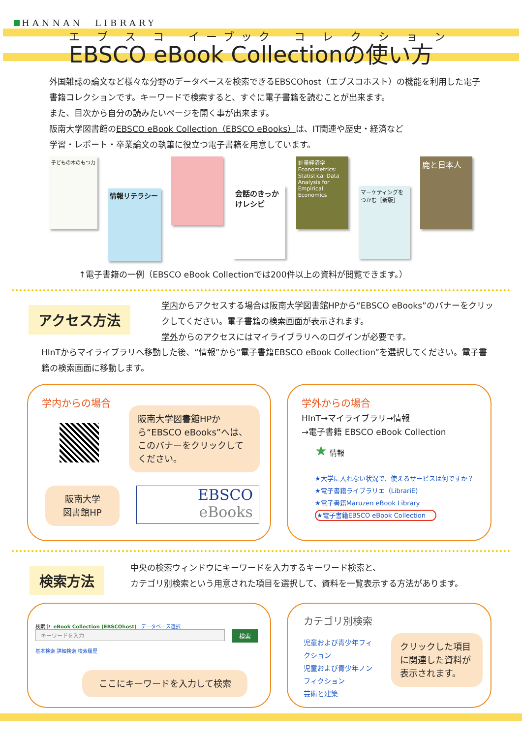HANNAN　LIBRARY
エ ブ ス コ　イーブック　コ レ ク シ ョ ン
EBSCO eBook Collectionの使い方
外国雑誌の論文など様々な分野のデータベースを検索できるEBSCOhost（エブスコホスト）の機能を利用した電子書籍コレクションです。キーワードで検索すると、すぐに電子書籍を読むことが出来ます。
また、目次から自分の読みたいページを開く事が出来ます。
阪南大学図書館のEBSCO eBook Collection（EBSCO eBooks）は、IT関連や歴史・経済など
学習・レポート・卒業論文の執筆に役立つ電子書籍を用意しています。
子どもの木のもつ力
情報リテラシー
会話のきっかけレシピ
計量経済学 Econometrics: Statistical Data Analysis for Empirical Economics
マーケティングをつかむ［新版］
鹿と日本人
↑電子書籍の一例（EBSCO eBook Collectionでは200件以上の資料が閲覧できます。）
アクセス方法
学内からアクセスする場合は阪南大学図書館HPから“EBSCO eBooks”のバナーをクリックしてください。電子書籍の検索画面が表示されます。
学外からのアクセスにはマイライブラリへのログインが必要です。
HInTからマイライブラリへ移動した後、“情報”から“電子書籍EBSCO eBook Collection”を選択してください。電子書籍の検索画面に移動します。
学内からの場合
阪南大学図書館HPから“EBSCO eBooks”へは、このバナーをクリックしてください。
阪南大学
図書館HP
EBSCO
eBooks
学外からの場合
HInT→マイライブラリ→情報
→電子書籍 EBSCO eBook Collection
★ 情報
★大学に入れない状況で、使えるサービスは何ですか？
★電子書籍ライブラリエ（LibrariE)
★電子書籍Maruzen eBook Library
★電子書籍EBSCO eBook Collection
検索方法
中央の検索ウィンドウにキーワードを入力するキーワード検索と、
カテゴリ別検索という用意された項目を選択して、資料を一覧表示する方法があります。
検索中: eBook Collection (EBSCOhost) | データベース選択
キーワードを入力 検索
基本検索 詳細検索 検索履歴
ここにキーワードを入力して検索
カテゴリ別検索
児童および青少年フィクション
児童および青少年ノンフィクション
芸術と建築
クリックした項目に関連した資料が表示されます。